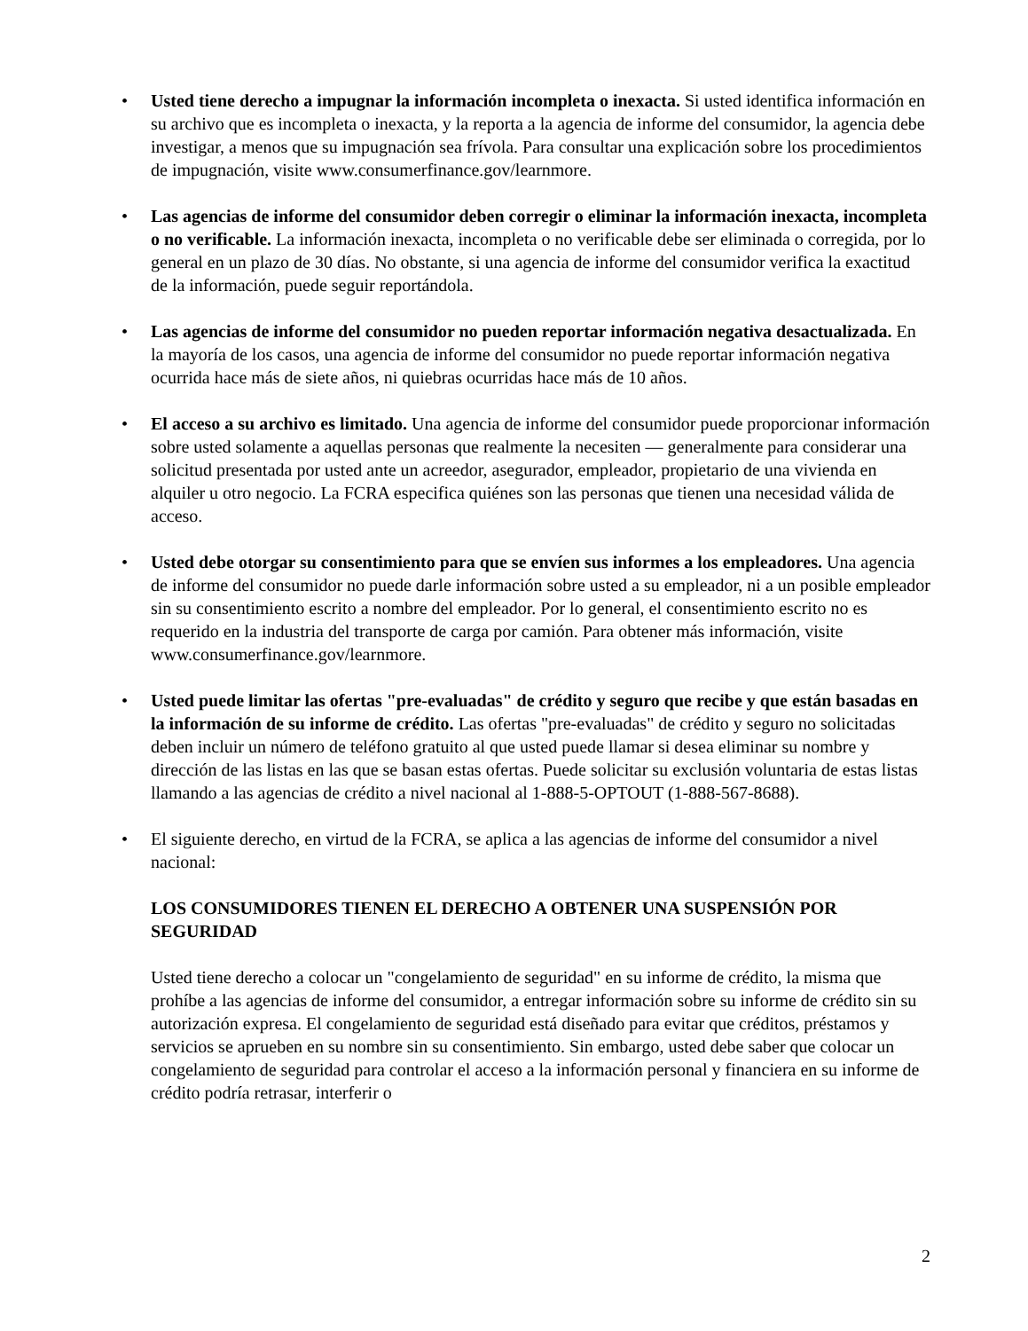• Usted tiene derecho a impugnar la información incompleta o inexacta. Si usted identifica información en su archivo que es incompleta o inexacta, y la reporta a la agencia de informe del consumidor, la agencia debe investigar, a menos que su impugnación sea frívola. Para consultar una explicación sobre los procedimientos de impugnación, visite www.consumerfinance.gov/learnmore.
• Las agencias de informe del consumidor deben corregir o eliminar la información inexacta, incompleta o no verificable. La información inexacta, incompleta o no verificable debe ser eliminada o corregida, por lo general en un plazo de 30 días. No obstante, si una agencia de informe del consumidor verifica la exactitud de la información, puede seguir reportándola.
• Las agencias de informe del consumidor no pueden reportar información negativa desactualizada. En la mayoría de los casos, una agencia de informe del consumidor no puede reportar información negativa ocurrida hace más de siete años, ni quiebras ocurridas hace más de 10 años.
• El acceso a su archivo es limitado. Una agencia de informe del consumidor puede proporcionar información sobre usted solamente a aquellas personas que realmente la necesiten — generalmente para considerar una solicitud presentada por usted ante un acreedor, asegurador, empleador, propietario de una vivienda en alquiler u otro negocio. La FCRA especifica quiénes son las personas que tienen una necesidad válida de acceso.
• Usted debe otorgar su consentimiento para que se envíen sus informes a los empleadores. Una agencia de informe del consumidor no puede darle información sobre usted a su empleador, ni a un posible empleador sin su consentimiento escrito a nombre del empleador. Por lo general, el consentimiento escrito no es requerido en la industria del transporte de carga por camión. Para obtener más información, visite www.consumerfinance.gov/learnmore.
• Usted puede limitar las ofertas "pre-evaluadas" de crédito y seguro que recibe y que están basadas en la información de su informe de crédito. Las ofertas "pre-evaluadas" de crédito y seguro no solicitadas deben incluir un número de teléfono gratuito al que usted puede llamar si desea eliminar su nombre y dirección de las listas en las que se basan estas ofertas. Puede solicitar su exclusión voluntaria de estas listas llamando a las agencias de crédito a nivel nacional al 1-888-5-OPTOUT (1-888-567-8688).
• El siguiente derecho, en virtud de la FCRA, se aplica a las agencias de informe del consumidor a nivel nacional:
LOS CONSUMIDORES TIENEN EL DERECHO A OBTENER UNA SUSPENSIÓN POR SEGURIDAD
Usted tiene derecho a colocar un "congelamiento de seguridad" en su informe de crédito, la misma que prohíbe a las agencias de informe del consumidor, a entregar información sobre su informe de crédito sin su autorización expresa. El congelamiento de seguridad está diseñado para evitar que créditos, préstamos y servicios se aprueben en su nombre sin su consentimiento. Sin embargo, usted debe saber que colocar un congelamiento de seguridad para controlar el acceso a la información personal y financiera en su informe de crédito podría retrasar, interferir o
2